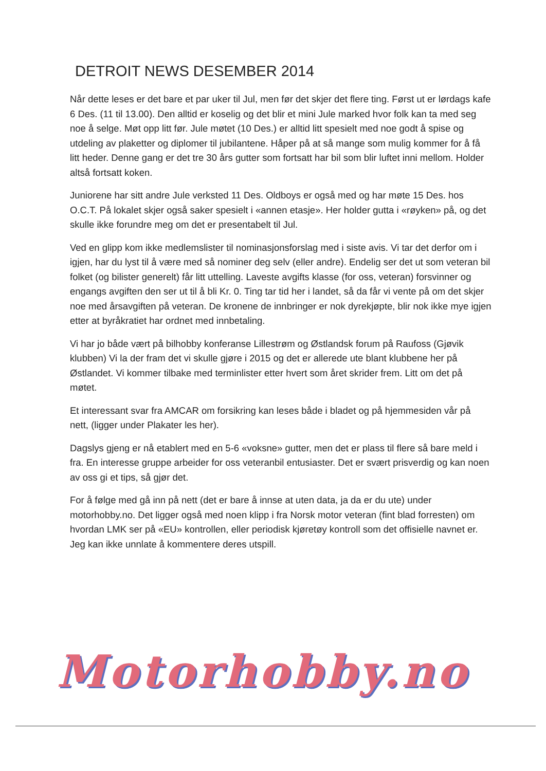DETROIT NEWS DESEMBER 2014
Når dette leses er det bare et par uker til Jul, men før det skjer det flere ting. Først ut er lørdags kafe 6 Des. (11 til 13.00). Den alltid er koselig og det blir et mini Jule marked hvor folk kan ta med seg noe å selge. Møt opp litt før. Jule møtet (10 Des.) er alltid litt spesielt med noe godt å spise og utdeling av plaketter og diplomer til jubilantene. Håper på at så mange som mulig kommer for å få litt heder. Denne gang er det tre 30 års gutter som fortsatt har bil som blir luftet inni mellom. Holder altså fortsatt koken.
Juniorene har sitt andre Jule verksted 11 Des. Oldboys er også med og har møte 15 Des. hos O.C.T. På lokalet skjer også saker spesielt i «annen etasje». Her holder gutta i «røyken» på, og det skulle ikke forundre meg om det er presentabelt til Jul.
Ved en glipp kom ikke medlemslister til nominasjonsforslag med i siste avis. Vi tar det derfor om i igjen, har du lyst til å være med så nominer deg selv (eller andre). Endelig ser det ut som veteran bil folket (og bilister generelt) får litt uttelling. Laveste avgifts klasse (for oss, veteran) forsvinner og engangs avgiften den ser ut til å bli Kr. 0. Ting tar tid her i landet, så da får vi vente på om det skjer noe med årsavgiften på veteran. De kronene de innbringer er nok dyrekjøpte, blir nok ikke mye igjen etter at byråkratiet har ordnet med innbetaling.
Vi har jo både vært på bilhobby konferanse Lillestrøm og Østlandsk forum på Raufoss (Gjøvik klubben) Vi la der fram det vi skulle gjøre i 2015 og det er allerede ute blant klubbene her på Østlandet. Vi kommer tilbake med terminlister etter hvert som året skrider frem. Litt om det på møtet.
Et interessant svar fra AMCAR om forsikring kan leses både i bladet og på hjemmesiden vår på nett, (ligger under Plakater les her).
Dagslys gjeng er nå etablert med en 5-6 «voksne» gutter, men det er plass til flere så bare meld i fra. En interesse gruppe arbeider for oss veteranbil entusiaster. Det er svært prisverdig og kan noen av oss gi et tips, så gjør det.
For å følge med gå inn på nett (det er bare å innse at uten data, ja da er du ute) under motorhobby.no. Det ligger også med noen klipp i fra Norsk motor veteran (fint blad forresten) om hvordan LMK ser på «EU» kontrollen, eller periodisk kjøretøy kontroll som det offisielle navnet er. Jeg kan ikke unnlate å kommentere deres utspill.
Motorhobby.no